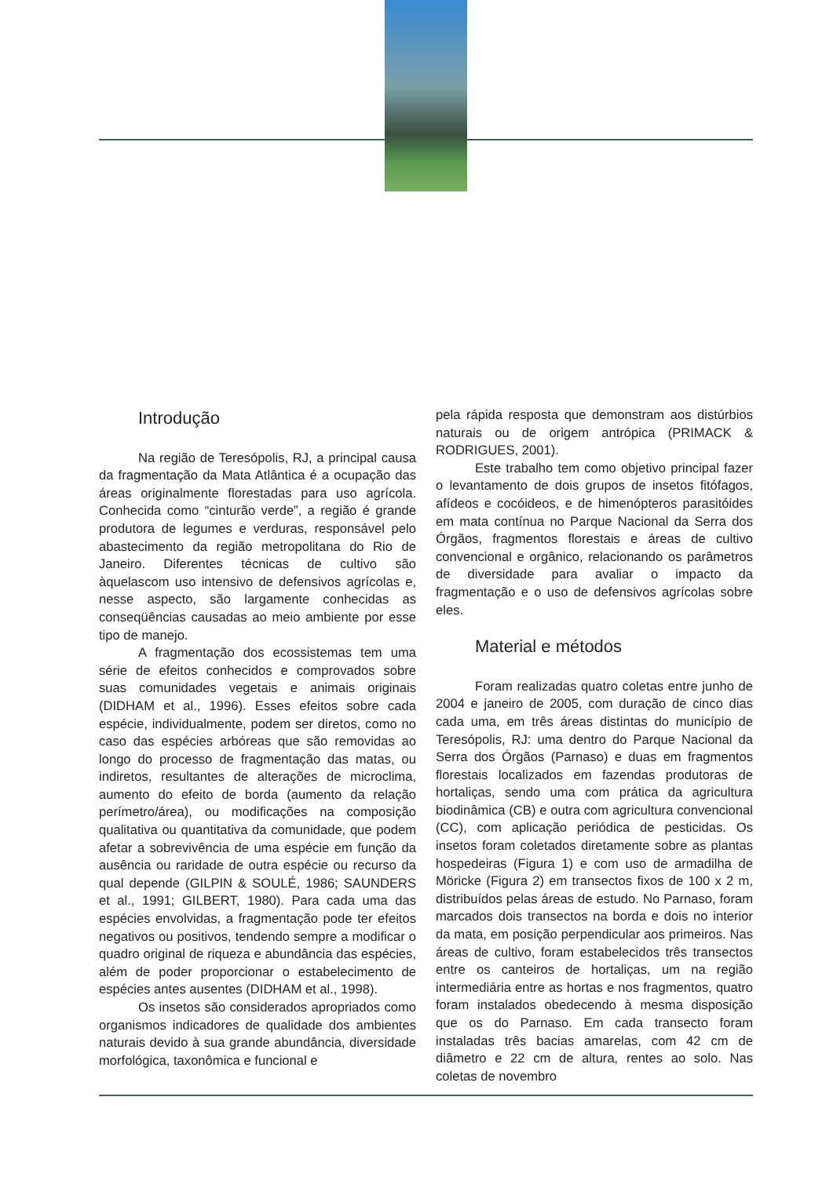Introdução
Na região de Teresópolis, RJ, a principal causa da fragmentação da Mata Atlântica é a ocupação das áreas originalmente florestadas para uso agrícola. Conhecida como “cinturão verde”, a região é grande produtora de legumes e verduras, responsável pelo abastecimento da região metropolitana do Rio de Janeiro. Diferentes técnicas de cultivo são àquelascom uso intensivo de defensivos agrícolas e, nesse aspecto, são largamente conhecidas as conseqüências causadas ao meio ambiente por esse tipo de manejo.
A fragmentação dos ecossistemas tem uma série de efeitos conhecidos e comprovados sobre suas comunidades vegetais e animais originais (DIDHAM et al., 1996). Esses efeitos sobre cada espécie, individualmente, podem ser diretos, como no caso das espécies arbóreas que são removidas ao longo do processo de fragmentação das matas, ou indiretos, resultantes de alterações de microclima, aumento do efeito de borda (aumento da relação perímetro/área), ou modificações na composição qualitativa ou quantitativa da comunidade, que podem afetar a sobrevivência de uma espécie em função da ausência ou raridade de outra espécie ou recurso da qual depende (GILPIN & SOULÉ, 1986; SAUNDERS et al., 1991; GILBERT, 1980). Para cada uma das espécies envolvidas, a fragmentação pode ter efeitos negativos ou positivos, tendendo sempre a modificar o quadro original de riqueza e abundância das espécies, além de poder proporcionar o estabelecimento de espécies antes ausentes (DIDHAM et al., 1998).
Os insetos são considerados apropriados como organismos indicadores de qualidade dos ambientes naturais devido à sua grande abundância, diversidade morfológica, taxonômica e funcional e
pela rápida resposta que demonstram aos distúrbios naturais ou de origem antrópica (PRIMACK & RODRIGUES, 2001).
Este trabalho tem como objetivo principal fazer o levantamento de dois grupos de insetos fitófagos, afídeos e cocóideos, e de himenópteros parasitóides em mata contínua no Parque Nacional da Serra dos Órgãos, fragmentos florestais e áreas de cultivo convencional e orgânico, relacionando os parâmetros de diversidade para avaliar o impacto da fragmentação e o uso de defensivos agrícolas sobre eles.
Material e métodos
Foram realizadas quatro coletas entre junho de 2004 e janeiro de 2005, com duração de cinco dias cada uma, em três áreas distintas do município de Teresópolis, RJ: uma dentro do Parque Nacional da Serra dos Órgãos (Parnaso) e duas em fragmentos florestais localizados em fazendas produtoras de hortaliças, sendo uma com prática da agricultura biodinâmica (CB) e outra com agricultura convencional (CC), com aplicação periódica de pesticidas. Os insetos foram coletados diretamente sobre as plantas hospedeiras (Figura 1) e com uso de armadilha de Möricke (Figura 2) em transectos fixos de 100 x 2 m, distribuídos pelas áreas de estudo. No Parnaso, foram marcados dois transectos na borda e dois no interior da mata, em posição perpendicular aos primeiros. Nas áreas de cultivo, foram estabelecidos três transectos entre os canteiros de hortaliças, um na região intermediária entre as hortas e nos fragmentos, quatro foram instalados obedecendo à mesma disposição que os do Parnaso. Em cada transecto foram instaladas três bacias amarelas, com 42 cm de diâmetro e 22 cm de altura, rentes ao solo. Nas coletas de novembro